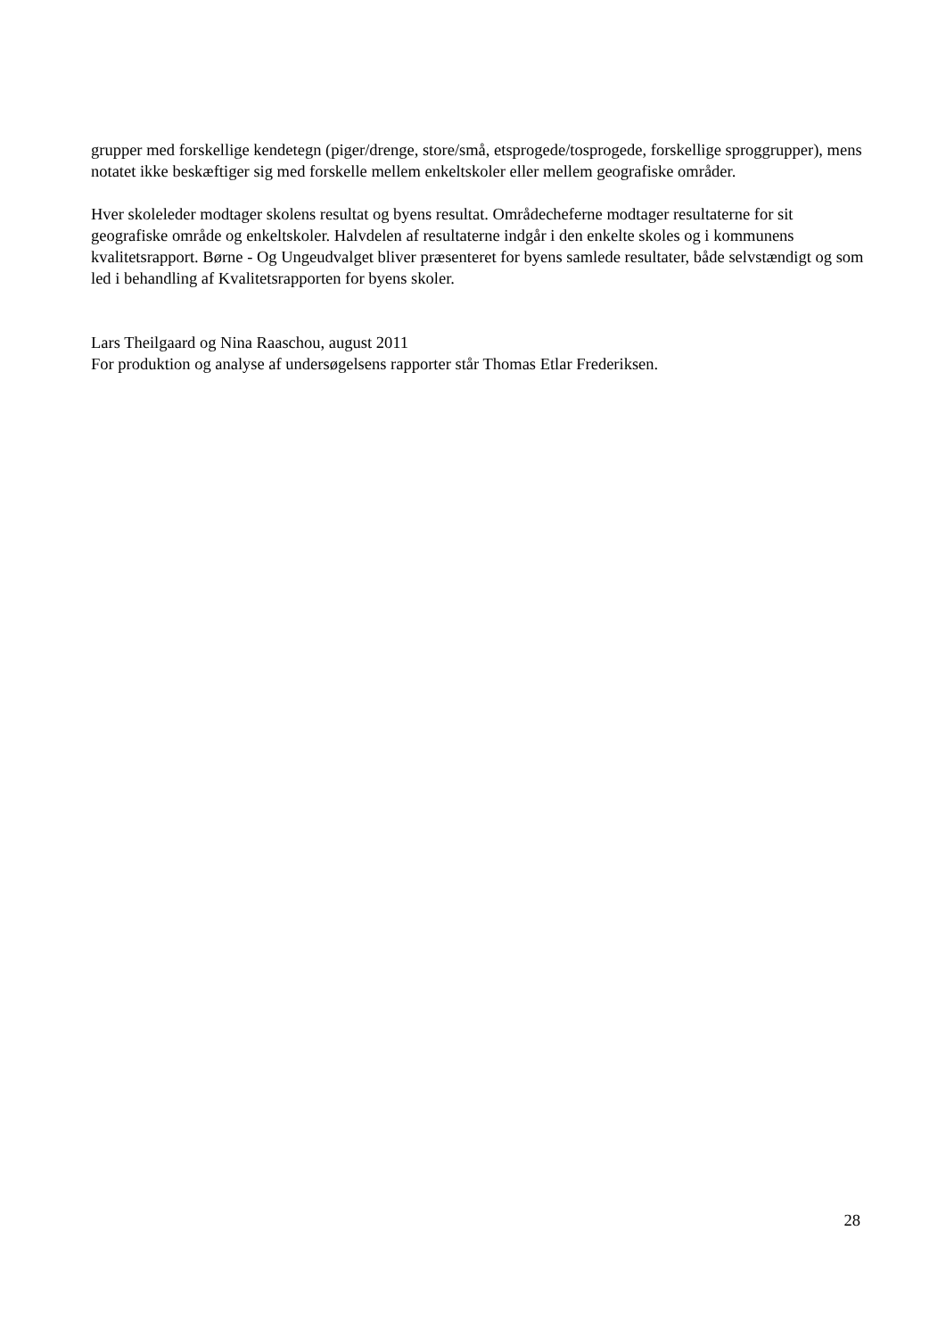grupper med forskellige kendetegn (piger/drenge, store/små, etsprogede/tosprogede, forskellige sproggrupper), mens notatet ikke beskæftiger sig med forskelle mellem enkeltskoler eller mellem geografiske områder.
Hver skoleleder modtager skolens resultat og byens resultat. Områdecheferne modtager resultaterne for sit geografiske område og enkeltskoler. Halvdelen af resultaterne indgår i den enkelte skoles og i kommunens kvalitetsrapport. Børne - Og Ungeudvalget bliver præsenteret for byens samlede resultater, både selvstændigt og som led i behandling af Kvalitetsrapporten for byens skoler.
Lars Theilgaard og Nina Raaschou, august 2011
For produktion og analyse af undersøgelsens rapporter står Thomas Etlar Frederiksen.
28